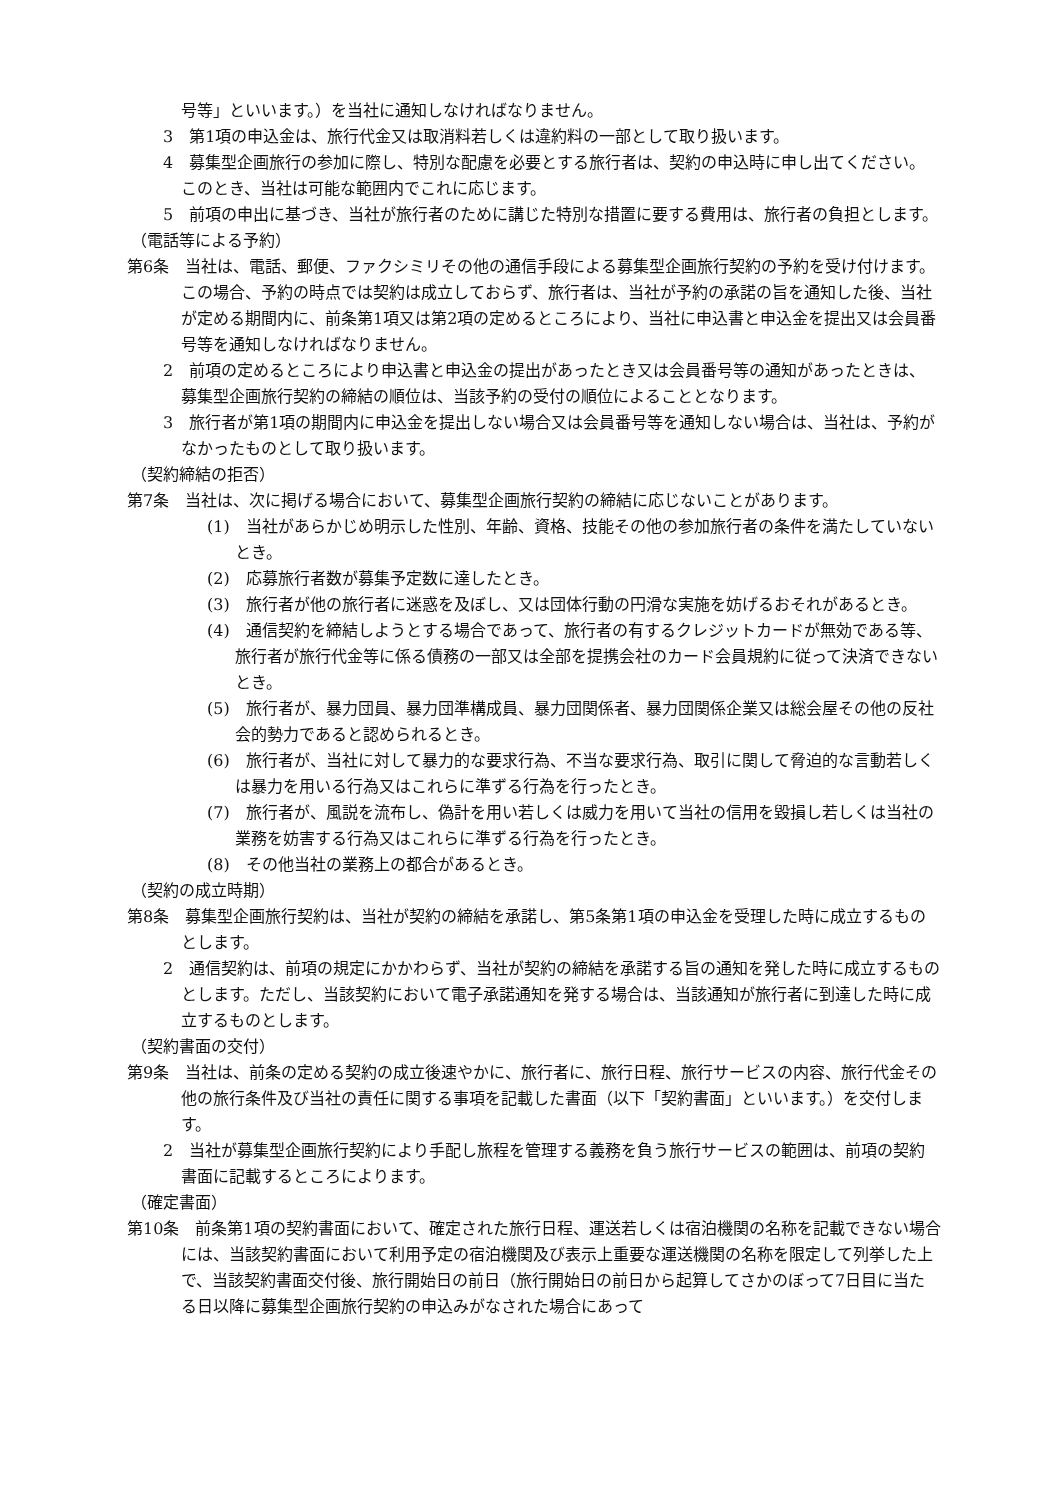号等」といいます。）を当社に通知しなければなりません。
3　第1項の申込金は、旅行代金又は取消料若しくは違約料の一部として取り扱います。
4　募集型企画旅行の参加に際し、特別な配慮を必要とする旅行者は、契約の申込時に申し出てください。このとき、当社は可能な範囲内でこれに応じます。
5　前項の申出に基づき、当社が旅行者のために講じた特別な措置に要する費用は、旅行者の負担とします。
（電話等による予約）
第6条　当社は、電話、郵便、ファクシミリその他の通信手段による募集型企画旅行契約の予約を受け付けます。この場合、予約の時点では契約は成立しておらず、旅行者は、当社が予約の承諾の旨を通知した後、当社が定める期間内に、前条第1項又は第2項の定めるところにより、当社に申込書と申込金を提出又は会員番号等を通知しなければなりません。
2　前項の定めるところにより申込書と申込金の提出があったとき又は会員番号等の通知があったときは、募集型企画旅行契約の締結の順位は、当該予約の受付の順位によることとなります。
3　旅行者が第1項の期間内に申込金を提出しない場合又は会員番号等を通知しない場合は、当社は、予約がなかったものとして取り扱います。
（契約締結の拒否）
第7条　当社は、次に掲げる場合において、募集型企画旅行契約の締結に応じないことがあります。
(1)　当社があらかじめ明示した性別、年齢、資格、技能その他の参加旅行者の条件を満たしていないとき。
(2)　応募旅行者数が募集予定数に達したとき。
(3)　旅行者が他の旅行者に迷惑を及ぼし、又は団体行動の円滑な実施を妨げるおそれがあるとき。
(4)　通信契約を締結しようとする場合であって、旅行者の有するクレジットカードが無効である等、旅行者が旅行代金等に係る債務の一部又は全部を提携会社のカード会員規約に従って決済できないとき。
(5)　旅行者が、暴力団員、暴力団準構成員、暴力団関係者、暴力団関係企業又は総会屋その他の反社会的勢力であると認められるとき。
(6)　旅行者が、当社に対して暴力的な要求行為、不当な要求行為、取引に関して脅迫的な言動若しくは暴力を用いる行為又はこれらに準ずる行為を行ったとき。
(7)　旅行者が、風説を流布し、偽計を用い若しくは威力を用いて当社の信用を毀損し若しくは当社の業務を妨害する行為又はこれらに準ずる行為を行ったとき。
(8)　その他当社の業務上の都合があるとき。
（契約の成立時期）
第8条　募集型企画旅行契約は、当社が契約の締結を承諾し、第5条第1項の申込金を受理した時に成立するものとします。
2　通信契約は、前項の規定にかかわらず、当社が契約の締結を承諾する旨の通知を発した時に成立するものとします。ただし、当該契約において電子承諾通知を発する場合は、当該通知が旅行者に到達した時に成立するものとします。
（契約書面の交付）
第9条　当社は、前条の定める契約の成立後速やかに、旅行者に、旅行日程、旅行サービスの内容、旅行代金その他の旅行条件及び当社の責任に関する事項を記載した書面（以下「契約書面」といいます。）を交付します。
2　当社が募集型企画旅行契約により手配し旅程を管理する義務を負う旅行サービスの範囲は、前項の契約書面に記載するところによります。
（確定書面）
第10条　前条第1項の契約書面において、確定された旅行日程、運送若しくは宿泊機関の名称を記載できない場合には、当該契約書面において利用予定の宿泊機関及び表示上重要な運送機関の名称を限定して列挙した上で、当該契約書面交付後、旅行開始日の前日（旅行開始日の前日から起算してさかのぼって7日目に当たる日以降に募集型企画旅行契約の申込みがなされた場合にあって